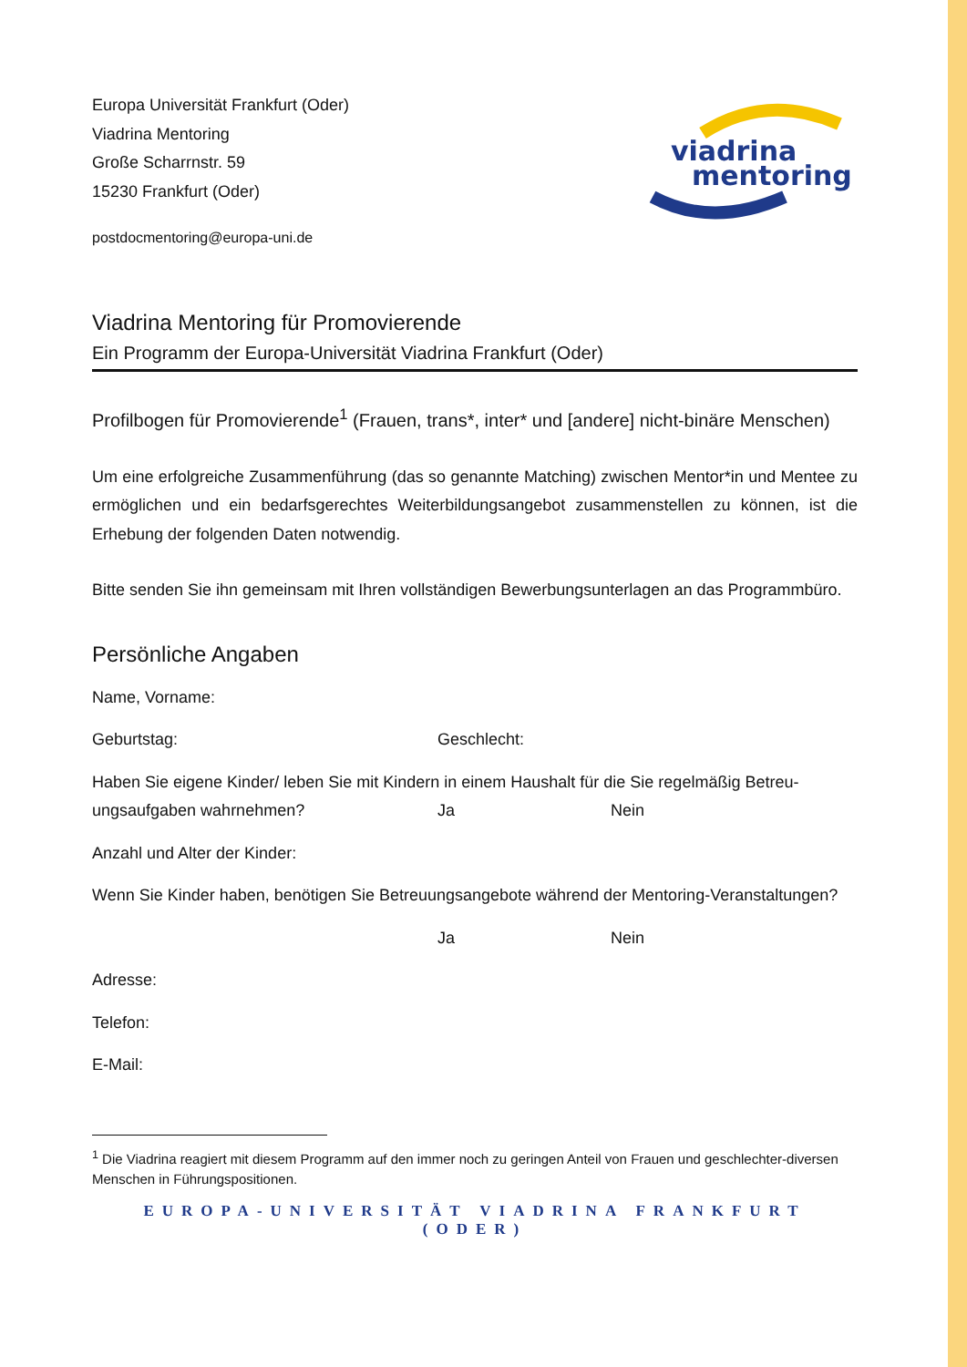viadrina
mentoring
Europa Universität Frankfurt (Oder)
Viadrina Mentoring
Große Scharrnstr. 59
15230 Frankfurt (Oder)
postdocmentoring@europa-uni.de
Viadrina Mentoring für Promovierende
Ein Programm der Europa-Universität Viadrina Frankfurt (Oder)
Profilbogen für Promovierende<sup>1</sup> (Frauen, trans*, inter* und [andere] nicht-binäre Menschen)
Um eine erfolgreiche Zusammenführung (das so genannte Matching) zwischen Mentor*in und Mentee zu ermöglichen und ein bedarfsgerechtes Weiterbildungsangebot zusammenstellen zu können, ist die Erhebung der folgenden Daten notwendig.
Bitte senden Sie ihn gemeinsam mit Ihren vollständigen Bewerbungsunterlagen an das Programmbüro.
Persönliche Angaben
Name, Vorname:
Geburtstag: Geschlecht:
Haben Sie eigene Kinder/ leben Sie mit Kindern in einem Haushalt für die Sie regelmäßig Betreu-
ungsaufgaben wahrnehmen? Ja Nein
Anzahl und Alter der Kinder:
Wenn Sie Kinder haben, benötigen Sie Betreuungsangebote während der Mentoring-Veranstaltungen?
Ja Nein
Adresse:
Telefon:
E-Mail:
<sup>1</sup> Die Viadrina reagiert mit diesem Programm auf den immer noch zu geringen Anteil von Frauen und geschlechter-diversen Menschen in Führungspositionen.
EUROPA-UNIVERSITÄT VIADRINA FRANKFURT (ODER)